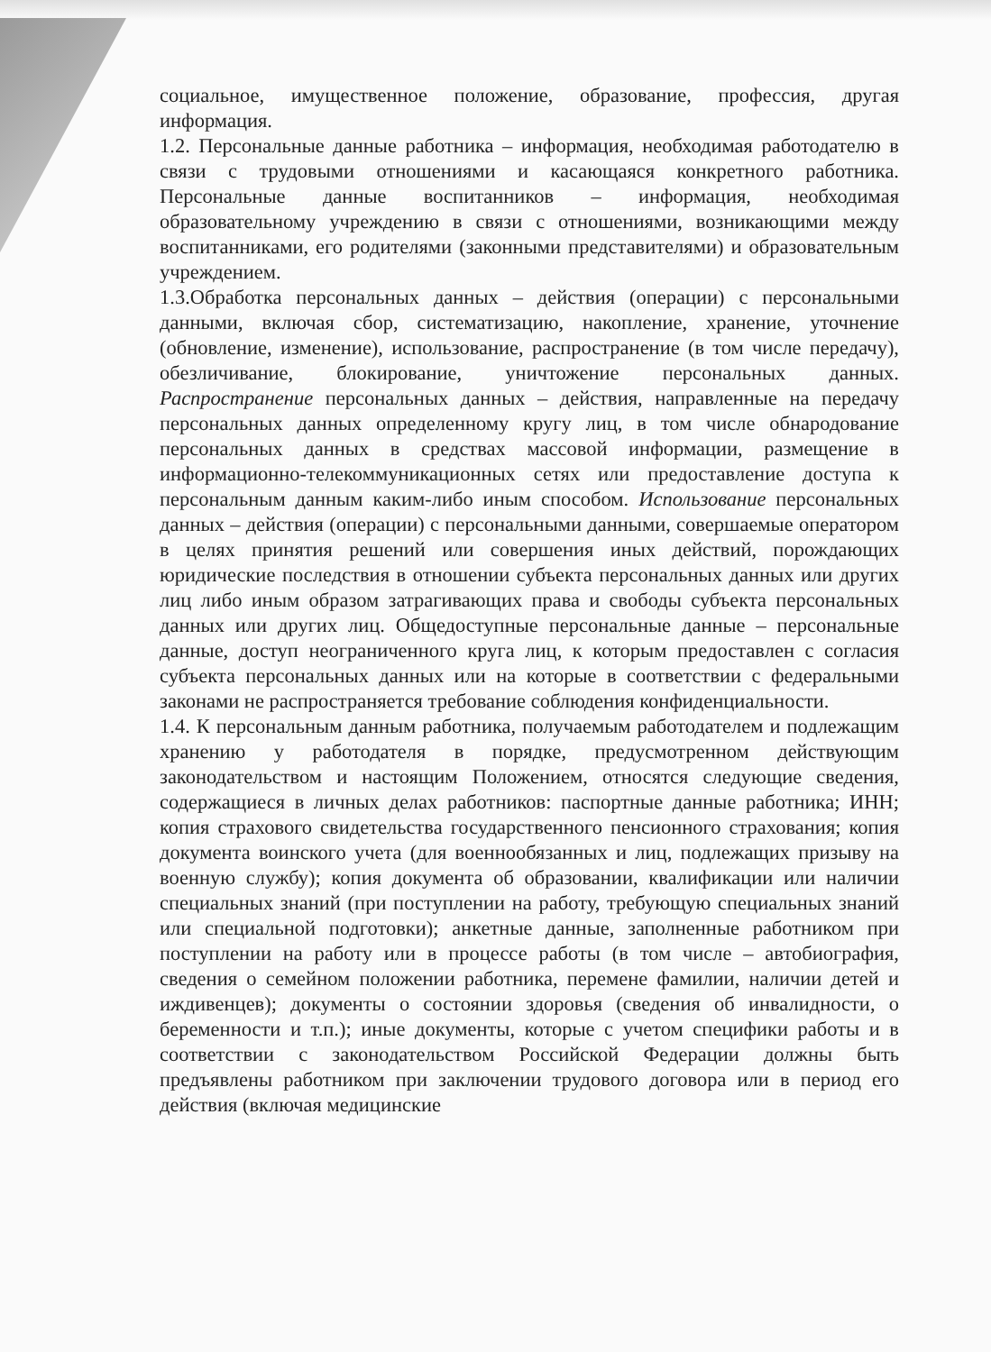социальное, имущественное положение, образование, профессия, другая информация.
1.2. Персональные данные работника – информация, необходимая работодателю в связи с трудовыми отношениями и касающаяся конкретного работника. Персональные данные воспитанников – информация, необходимая образовательному учреждению в связи с отношениями, возникающими между воспитанниками, его родителями (законными представителями) и образовательным учреждением.
1.3.Обработка персональных данных – действия (операции) с персональными данными, включая сбор, систематизацию, накопление, хранение, уточнение (обновление, изменение), использование, распространение (в том числе передачу), обезличивание, блокирование, уничтожение персональных данных. Распространение персональных данных – действия, направленные на передачу персональных данных определенному кругу лиц, в том числе обнародование персональных данных в средствах массовой информации, размещение в информационно-телекоммуникационных сетях или предоставление доступа к персональным данным каким-либо иным способом. Использование персональных данных – действия (операции) с персональными данными, совершаемые оператором в целях принятия решений или совершения иных действий, порождающих юридические последствия в отношении субъекта персональных данных или других лиц либо иным образом затрагивающих права и свободы субъекта персональных данных или других лиц. Общедоступные персональные данные – персональные данные, доступ неограниченного круга лиц, к которым предоставлен с согласия субъекта персональных данных или на которые в соответствии с федеральными законами не распространяется требование соблюдения конфиденциальности.
1.4. К персональным данным работника, получаемым работодателем и подлежащим хранению у работодателя в порядке, предусмотренном действующим законодательством и настоящим Положением, относятся следующие сведения, содержащиеся в личных делах работников: паспортные данные работника; ИНН; копия страхового свидетельства государственного пенсионного страхования; копия документа воинского учета (для военнообязанных и лиц, подлежащих призыву на военную службу); копия документа об образовании, квалификации или наличии специальных знаний (при поступлении на работу, требующую специальных знаний или специальной подготовки); анкетные данные, заполненные работником при поступлении на работу или в процессе работы (в том числе – автобиография, сведения о семейном положении работника, перемене фамилии, наличии детей и иждивенцев); документы о состоянии здоровья (сведения об инвалидности, о беременности и т.п.); иные документы, которые с учетом специфики работы и в соответствии с законодательством Российской Федерации должны быть предъявлены работником при заключении трудового договора или в период его действия (включая медицинские